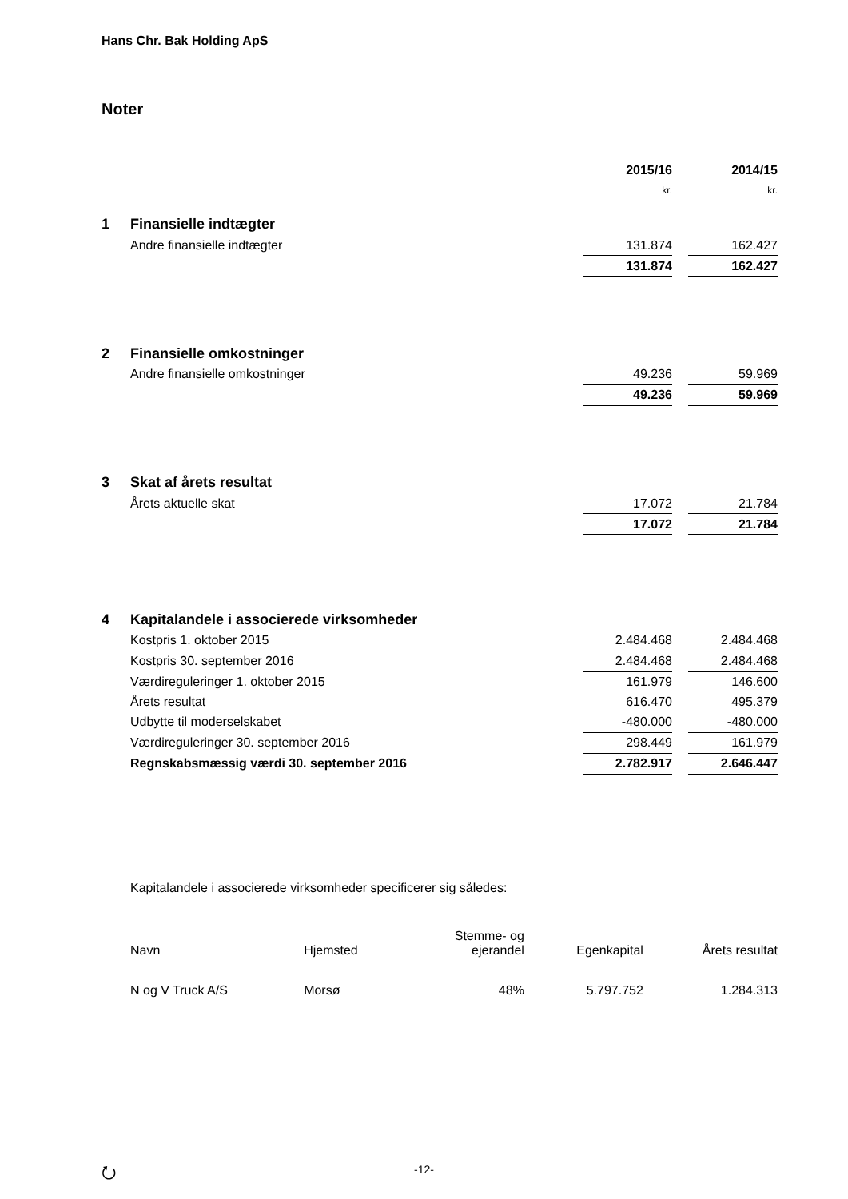Hans Chr. Bak Holding ApS
Noter
| | | 2015/16 | | 2014/15 |
| | | kr. | | kr. |
| 1 | Finansielle indtægter | | | |
| | Andre finansielle indtægter | 131.874 | | 162.427 |
| | | 131.874 | | 162.427 |
| 2 | Finansielle omkostninger | | | |
| | Andre finansielle omkostninger | 49.236 | | 59.969 |
| | | 49.236 | | 59.969 |
| 3 | Skat af årets resultat | | | |
| | Årets aktuelle skat | 17.072 | | 21.784 |
| | | 17.072 | | 21.784 |
| 4 | Kapitalandele i associerede virksomheder | | | |
| | Kostpris 1. oktober 2015 | 2.484.468 | | 2.484.468 |
| | Kostpris 30. september 2016 | 2.484.468 | | 2.484.468 |
| | Værdireguleringer 1. oktober 2015 | 161.979 | | 146.600 |
| | Årets resultat | 616.470 | | 495.379 |
| | Udbytte til moderselskabet | -480.000 | | -480.000 |
| | Værdireguleringer 30. september 2016 | 298.449 | | 161.979 |
| | Regnskabsmæssig værdi 30. september 2016 | 2.782.917 | | 2.646.447 |
| Kapitalandele i associerede virksomheder specificerer sig således: | | | | |
| Navn | Hjemsted | Stemme- og ejerandel | Egenkapital | Årets resultat |
| N og V Truck A/S | Morsø | 48% | 5.797.752 | 1.284.313 |
⭮
-12-